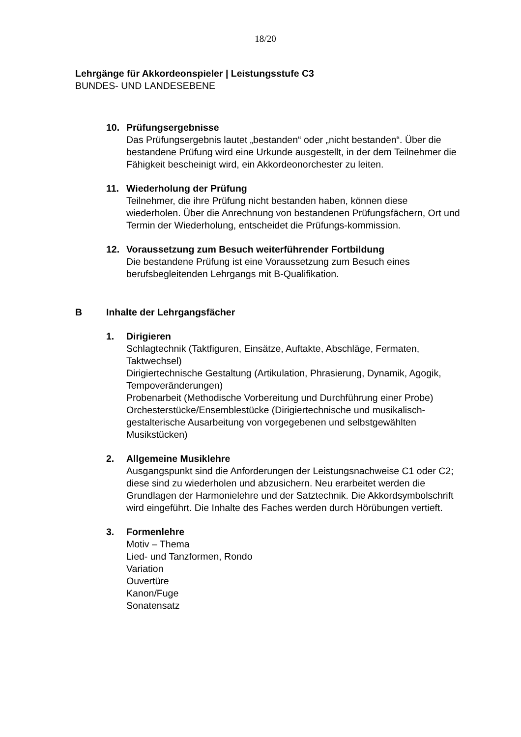18/20
Lehrgänge für Akkordeonspieler | Leistungsstufe C3
BUNDES- UND LANDESEBENE
10. Prüfungsergebnisse
Das Prüfungsergebnis lautet „bestanden“ oder „nicht bestanden“. Über die bestandene Prüfung wird eine Urkunde ausgestellt, in der dem Teilnehmer die Fähigkeit bescheinigt wird, ein Akkordeonorchester zu leiten.
11. Wiederholung der Prüfung
Teilnehmer, die ihre Prüfung nicht bestanden haben, können diese wiederholen. Über die Anrechnung von bestandenen Prüfungsfächern, Ort und Termin der Wiederholung, entscheidet die Prüfungs-kommission.
12. Voraussetzung zum Besuch weiterführender Fortbildung
Die bestandene Prüfung ist eine Voraussetzung zum Besuch eines berufsbegleitenden Lehrgangs mit B-Qualifikation.
B Inhalte der Lehrgangsfächer
1. Dirigieren
Schlagtechnik (Taktfiguren, Einsätze, Auftakte, Abschläge, Fermaten, Taktwechsel)
Dirigiertechnische Gestaltung (Artikulation, Phrasierung, Dynamik, Agogik, Tempoveränderungen)
Probenarbeit (Methodische Vorbereitung und Durchführung einer Probe)
Orchesterstücke/Ensemblestücke (Dirigiertechnische und musikalisch-gestalterische Ausarbeitung von vorgegebenen und selbstgewählten Musikstücken)
2. Allgemeine Musiklehre
Ausgangspunkt sind die Anforderungen der Leistungsnachweise C1 oder C2; diese sind zu wiederholen und abzusichern. Neu erarbeitet werden die Grundlagen der Harmonielehre und der Satztechnik. Die Akkordsymbolschrift wird eingeführt. Die Inhalte des Faches werden durch Hörübungen vertieft.
3. Formenlehre
Motiv – Thema
Lied- und Tanzformen, Rondo
Variation
Ouvertüre
Kanon/Fuge
Sonatensatz